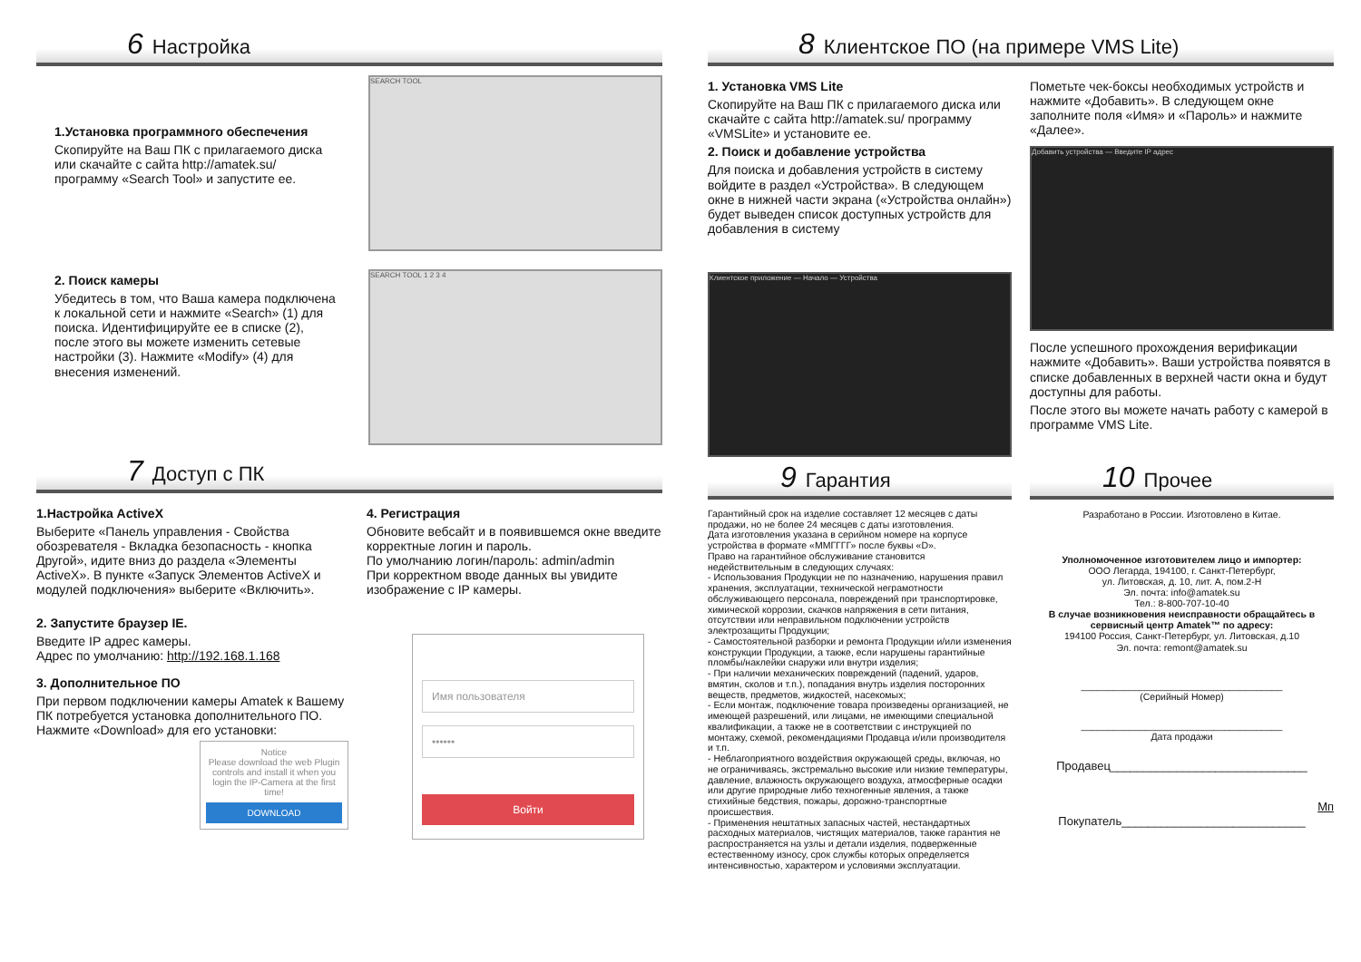6 Настройка
1.Установка программного обеспечения
Скопируйте на Ваш ПК с прилагаемого диска или скачайте с сайта http://amatek.su/ программу «Search Tool» и запустите ее.
SEARCH TOOL
2. Поиск камеры
Убедитесь в том, что Ваша камера подключена к локальной сети и нажмите «Search» (1) для поиска. Идентифицируйте ее в списке (2), после этого вы можете изменить сетевые настройки (3). Нажмите «Modify» (4) для внесения изменений.
SEARCH TOOL 1 2 3 4
7 Доступ с ПК
1.Настройка ActiveX
Выберите «Панель управления - Свойства обозревателя - Вкладка безопасность - кнопка Другой», идите вниз до раздела «Элементы ActiveX». В пункте «Запуск Элементов ActiveX и модулей подключения» выберите «Включить».
2. Запустите браузер IE.
Введите IP адрес камеры.
Адрес по умолчанию: http://192.168.1.168
3. Дополнительное ПО
При первом подключении камеры Amatek к Вашему ПК потребуется установка дополнительного ПО. Нажмите «Download» для его установки:
Notice
Please download the web Plugin controls and install it when you login the IP-Camera at the first time!
DOWNLOAD
4. Регистрация
Обновите вебсайт и в появившемся окне введите корректные логин и пароль.
По умолчанию логин/пароль: admin/admin
При корректном вводе данных вы увидите изображение с IP камеры.
Имя пользователя
••••••
Войти
8 Клиентское ПО (на примере VMS Lite)
1. Установка VMS Lite
Скопируйте на Ваш ПК с прилагаемого диска или скачайте с сайта http://amatek.su/ программу «VMSLite» и установите ее.
2. Поиск и добавление устройства
Для поиска и добавления устройств в систему войдите в раздел «Устройства». В следующем окне в нижней части экрана («Устройства онлайн») будет выведен список доступных устройств для добавления в систему
Клиентское приложение — Начало — Устройства
Пометьте чек-боксы необходимых устройств и нажмите «Добавить». В следующем окне заполните поля «Имя» и «Пароль» и нажмите «Далее».
Добавить устройства — Введите IP адрес
После успешного прохождения верификации нажмите «Добавить». Ваши устройства появятся в списке добавленных в верхней части окна и будут доступны для работы.
После этого вы можете начать работу с камерой в программе VMS Lite.
9 Гарантия
Гарантийный срок на изделие составляет 12 месяцев с даты продажи, но не более 24 месяцев с даты изготовления.
Дата изготовления указана в серийном номере на корпусе устройства в формате «ММГГГГ» после буквы «D».
Право на гарантийное обслуживание становится недействительным в следующих случаях:
- Использования Продукции не по назначению, нарушения правил хранения, эксплуатации, технической неграмотности обслуживающего персонала, повреждений при транспортировке, химической коррозии, скачков напряжения в сети питания, отсутствии или неправильном подключении устройств электрозащиты Продукции;
- Самостоятельной разборки и ремонта Продукции и/или изменения конструкции Продукции, а также, если нарушены гарантийные пломбы/наклейки снаружи или внутри изделия;
- При наличии механических повреждений (падений, ударов, вмятин, сколов и т.п.), попадания внутрь изделия посторонних веществ, предметов, жидкостей, насекомых;
- Если монтаж, подключение товара произведены организацией, не имеющей разрешений, или лицами, не имеющими специальной квалификации, а также не в соответствии с инструкцией по монтажу, схемой, рекомендациями Продавца и/или производителя и т.п.
- Неблагоприятного воздействия окружающей среды, включая, но не ограничиваясь, экстремально высокие или низкие температуры, давление, влажность окружающего воздуха, атмосферные осадки или другие природные либо техногенные явления, а также стихийные бедствия, пожары, дорожно-транспортные происшествия.
- Применения нештатных запасных частей, нестандартных расходных материалов, чистящих материалов, также гарантия не распространяется на узлы и детали изделия, подверженные естественному износу, срок службы которых определяется интенсивностью, характером и условиями эксплуатации.
10 Прочее
Разработано в России. Изготовлено в Китае.
Уполномоченное изготовителем лицо и импортер:
ООО Легарда, 194100, г. Санкт-Петербург,
ул. Литовская, д. 10, лит. А, пом.2-Н
Эл. почта: info@amatek.su
Тел.: 8-800-707-10-40
В случае возникновения неисправности обращайтесь в сервисный центр Amatek™ по адресу:
194100 Россия, Санкт-Петербург, ул. Литовская, д.10
Эл. почта: remont@amatek.su
______________________________________
(Серийный Номер)
______________________________________
Дата продажи
Продавец______________________________
Мп
Покупатель____________________________